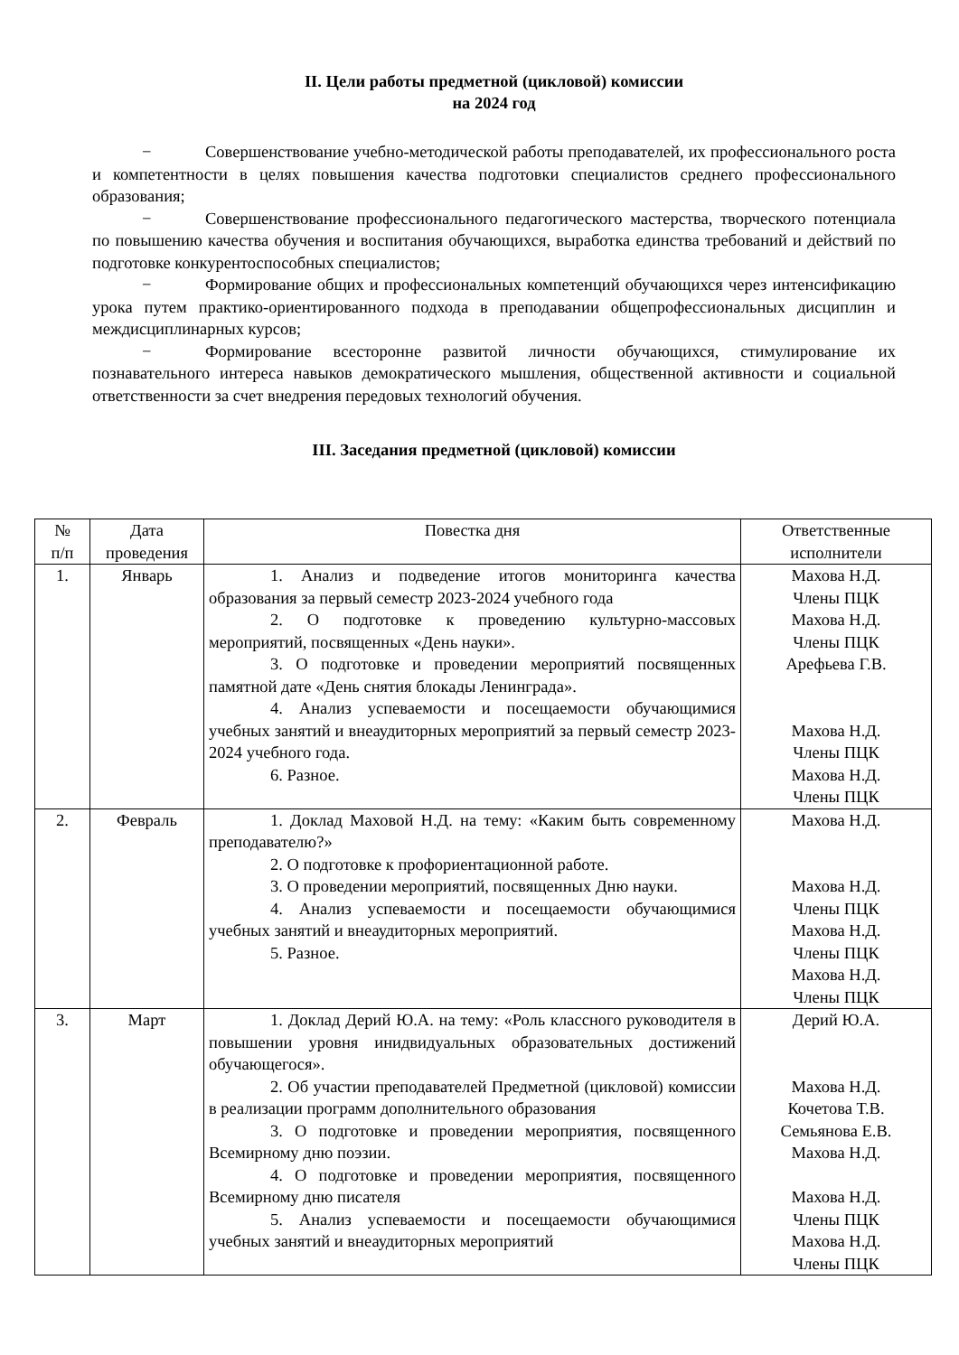II. Цели работы предметной (цикловой) комиссии
на 2024 год
− Совершенствование учебно-методической работы преподавателей, их профессионального роста и компетентности в целях повышения качества подготовки специалистов среднего профессионального образования;
− Совершенствование профессионального педагогического мастерства, творческого потенциала по повышению качества обучения и воспитания обучающихся, выработка единства требований и действий по подготовке конкурентоспособных специалистов;
− Формирование общих и профессиональных компетенций обучающихся через интенсификацию урока путем практико-ориентированного подхода в преподавании общепрофессиональных дисциплин и междисциплинарных курсов;
− Формирование всесторонне развитой личности обучающихся, стимулирование их познавательного интереса навыков демократического мышления, общественной активности и социальной ответственности за счет внедрения передовых технологий обучения.
III. Заседания предметной (цикловой) комиссии
| № п/п | Дата проведения | Повестка дня | Ответственные исполнители |
| --- | --- | --- | --- |
| 1. | Январь | 1. Анализ и подведение итогов мониторинга качества образования за первый семестр 2023-2024 учебного года 2. О подготовке к проведению культурно-массовых мероприятий, посвященных «День науки». 3. О подготовке и проведении мероприятий посвященных памятной дате «День снятия блокады Ленинграда». 4. Анализ успеваемости и посещаемости обучающимися учебных занятий и внеаудиторных мероприятий за первый семестр 2023-2024 учебного года. 6. Разное. | Махова Н.Д. Члены ПЦК Махова Н.Д. Члены ПЦК Арефьева Г.В. Махова Н.Д. Члены ПЦК Махова Н.Д. Члены ПЦК |
| 2. | Февраль | 1. Доклад Маховой Н.Д. на тему: «Каким быть современному преподавателю?» 2. О подготовке к профориентационной работе. 3. О проведении мероприятий, посвященных Дню науки. 4. Анализ успеваемости и посещаемости обучающимися учебных занятий и внеаудиторных мероприятий. 5. Разное. | Махова Н.Д. Махова Н.Д. Члены ПЦК Махова Н.Д. Члены ПЦК Махова Н.Д. Члены ПЦК |
| 3. | Март | 1. Доклад Дерий Ю.А. на тему: «Роль классного руководителя в повышении уровня инидвидуальных образовательных достижений обучающегося». 2. Об участии преподавателей Предметной (цикловой) комиссии в реализации программ дополнительного образования 3. О подготовке и проведении мероприятия, посвященного Всемирному дню поэзии. 4. О подготовке и проведении мероприятия, посвященного Всемирному дню писателя 5. Анализ успеваемости и посещаемости обучающимися учебных занятий и внеаудиторных мероприятий | Дерий Ю.А. Махова Н.Д. Кочетова Т.В. Семьянова Е.В. Махова Н.Д. Махова Н.Д. Члены ПЦК Махова Н.Д. Члены ПЦК |